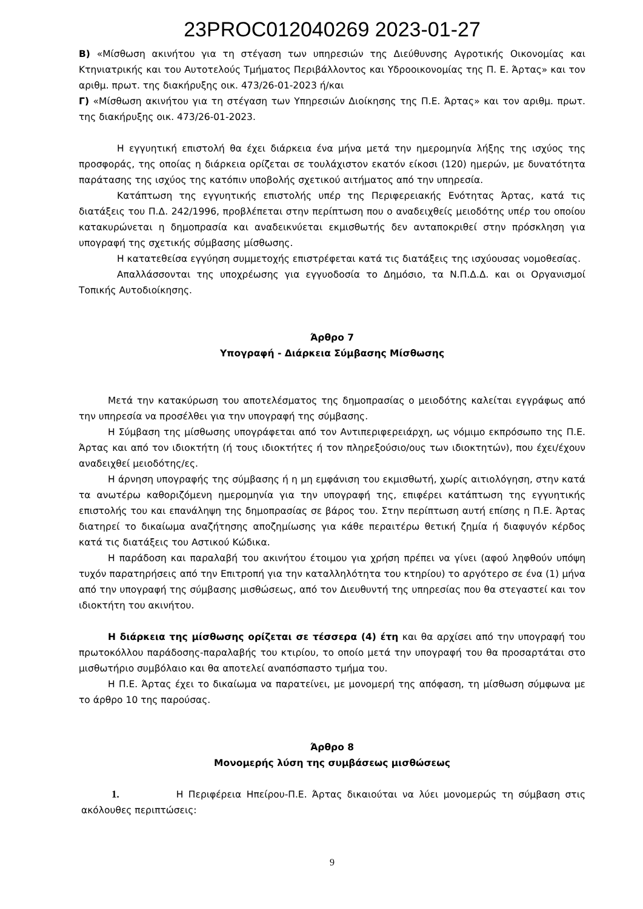23PROC012040269 2023-01-27
B) «Μίσθωση ακινήτου για τη στέγαση των υπηρεσιών της Διεύθυνσης Αγροτικής Οικονομίας και Κτηνιατρικής και του Αυτοτελούς Τμήματος Περιβάλλοντος και Υδροοικονομίας της Π. Ε. Άρτας» και τον αριθμ. πρωτ. της διακήρυξης οικ. 473/26-01-2023 ή/και
Γ) «Μίσθωση ακινήτου για τη στέγαση των Υπηρεσιών Διοίκησης της Π.Ε. Άρτας» και τον αριθμ. πρωτ. της διακήρυξης οικ. 473/26-01-2023.
Η εγγυητική επιστολή θα έχει διάρκεια ένα μήνα μετά την ημερομηνία λήξης της ισχύος της προσφοράς, της οποίας η διάρκεια ορίζεται σε τουλάχιστον εκατόν είκοσι (120) ημερών, με δυνατότητα παράτασης της ισχύος της κατόπιν υποβολής σχετικού αιτήματος από την υπηρεσία.
Κατάπτωση της εγγυητικής επιστολής υπέρ της Περιφερειακής Ενότητας Άρτας, κατά τις διατάξεις του Π.Δ. 242/1996, προβλέπεται στην περίπτωση που ο αναδειχθείς μειοδότης υπέρ του οποίου κατακυρώνεται η δημοπρασία και αναδεικνύεται εκμισθωτής δεν ανταποκριθεί στην πρόσκληση για υπογραφή της σχετικής σύμβασης μίσθωσης.
Η κατατεθείσα εγγύηση συμμετοχής επιστρέφεται κατά τις διατάξεις της ισχύουσας νομοθεσίας.
Απαλλάσσονται της υποχρέωσης για εγγυοδοσία το Δημόσιο, τα Ν.Π.Δ.Δ. και οι Οργανισμοί Τοπικής Αυτοδιοίκησης.
Άρθρο 7
Υπογραφή - Διάρκεια Σύμβασης Μίσθωσης
Μετά την κατακύρωση του αποτελέσματος της δημοπρασίας ο μειοδότης καλείται εγγράφως από την υπηρεσία να προσέλθει για την υπογραφή της σύμβασης.
Η Σύμβαση της μίσθωσης υπογράφεται από τον Αντιπεριφερειάρχη, ως νόμιμο εκπρόσωπο της Π.Ε. Άρτας και από τον ιδιοκτήτη (ή τους ιδιοκτήτες ή τον πληρεξούσιο/ους των ιδιοκτητών), που έχει/έχουν αναδειχθεί μειοδότης/ες.
Η άρνηση υπογραφής της σύμβασης ή η μη εμφάνιση του εκμισθωτή, χωρίς αιτιολόγηση, στην κατά τα ανωτέρω καθοριζόμενη ημερομηνία για την υπογραφή της, επιφέρει κατάπτωση της εγγυητικής επιστολής του και επανάληψη της δημοπρασίας σε βάρος του. Στην περίπτωση αυτή επίσης η Π.Ε. Άρτας διατηρεί το δικαίωμα αναζήτησης αποζημίωσης για κάθε περαιτέρω θετική ζημία ή διαφυγόν κέρδος κατά τις διατάξεις του Αστικού Κώδικα.
Η παράδοση και παραλαβή του ακινήτου έτοιμου για χρήση πρέπει να γίνει (αφού ληφθούν υπόψη τυχόν παρατηρήσεις από την Επιτροπή για την καταλληλότητα του κτηρίου) το αργότερο σε ένα (1) μήνα από την υπογραφή της σύμβασης μισθώσεως, από τον Διευθυντή της υπηρεσίας που θα στεγαστεί και τον ιδιοκτήτη του ακινήτου.
Η διάρκεια της μίσθωσης ορίζεται σε τέσσερα (4) έτη και θα αρχίσει από την υπογραφή του πρωτοκόλλου παράδοσης-παραλαβής του κτιρίου, το οποίο μετά την υπογραφή του θα προσαρτάται στο μισθωτήριο συμβόλαιο και θα αποτελεί αναπόσπαστο τμήμα του.
Η Π.Ε. Άρτας έχει το δικαίωμα να παρατείνει, με μονομερή της απόφαση, τη μίσθωση σύμφωνα με το άρθρο 10 της παρούσας.
Άρθρο 8
Μονομερής λύση της συμβάσεως μισθώσεως
1. Η Περιφέρεια Ηπείρου-Π.Ε. Άρτας δικαιούται να λύει μονομερώς τη σύμβαση στις ακόλουθες περιπτώσεις:
9